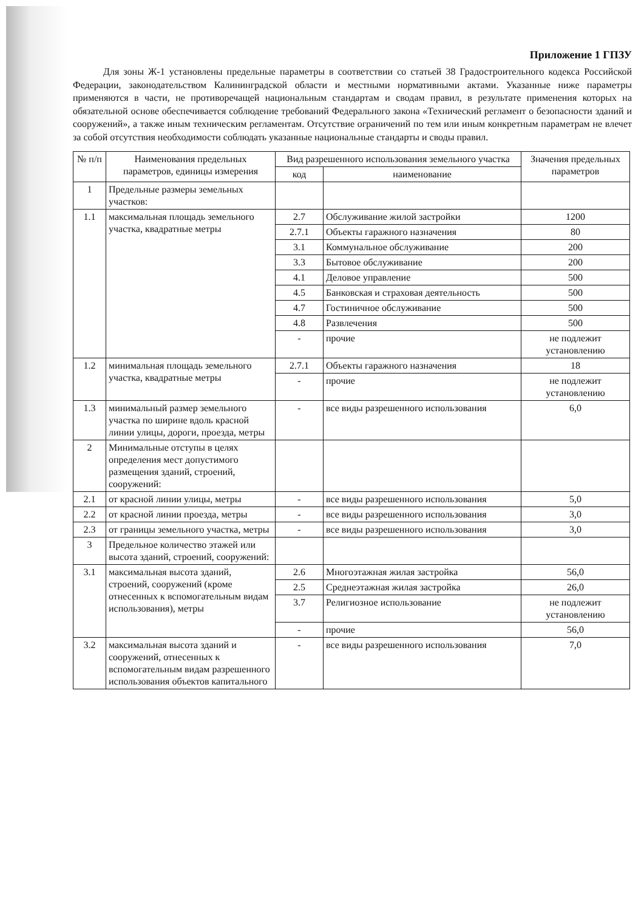Приложение 1 ГПЗУ
Для зоны Ж-1 установлены предельные параметры в соответствии со статьей 38 Градостроительного кодекса Российской Федерации, законодательством Калининградской области и местными нормативными актами. Указанные ниже параметры применяются в части, не противоречащей национальным стандартам и сводам правил, в результате применения которых на обязательной основе обеспечивается соблюдение требований Федерального закона «Технический регламент о безопасности зданий и сооружений», а также иным техническим регламентам. Отсутствие ограничений по тем или иным конкретным параметрам не влечет за собой отсутствия необходимости соблюдать указанные национальные стандарты и своды правил.
| № п/п | Наименования предельных параметров, единицы измерения | Вид разрешенного использования земельного участка | | Значения предельных параметров |
| --- | --- | --- | --- | --- |
| | | код | наименование | |
| 1 | Предельные размеры земельных участков: | | | |
| 1.1 | максимальная площадь земельного участка, квадратные метры | 2.7 | Обслуживание жилой застройки | 1200 |
| | | 2.7.1 | Объекты гаражного назначения | 80 |
| | | 3.1 | Коммунальное обслуживание | 200 |
| | | 3.3 | Бытовое обслуживание | 200 |
| | | 4.1 | Деловое управление | 500 |
| | | 4.5 | Банковская и страховая деятельность | 500 |
| | | 4.7 | Гостиничное обслуживание | 500 |
| | | 4.8 | Развлечения | 500 |
| | | - | прочие | не подлежит установлению |
| 1.2 | минимальная площадь земельного участка, квадратные метры | 2.7.1 | Объекты гаражного назначения | 18 |
| | | - | прочие | не подлежит установлению |
| 1.3 | минимальный размер земельного участка по ширине вдоль красной линии улицы, дороги, проезда, метры | - | все виды разрешенного использования | 6,0 |
| 2 | Минимальные отступы в целях определения мест допустимого размещения зданий, строений, сооружений: | | | |
| 2.1 | от красной линии улицы, метры | - | все виды разрешенного использования | 5,0 |
| 2.2 | от красной линии проезда, метры | - | все виды разрешенного использования | 3,0 |
| 2.3 | от границы земельного участка, метры | - | все виды разрешенного использования | 3,0 |
| 3 | Предельное количество этажей или высота зданий, строений, сооружений: | | | |
| 3.1 | максимальная высота зданий, строений, сооружений (кроме отнесенных к вспомогательным видам использования), метры | 2.6 | Многоэтажная жилая застройка | 56,0 |
| | | 2.5 | Среднеэтажная жилая застройка | 26,0 |
| | | 3.7 | Религиозное использование | не подлежит установлению |
| | | - | прочие | 56,0 |
| 3.2 | максимальная высота зданий и сооружений, отнесенных к вспомогательным видам разрешенного использования объектов капитального | - | все виды разрешенного использования | 7,0 |